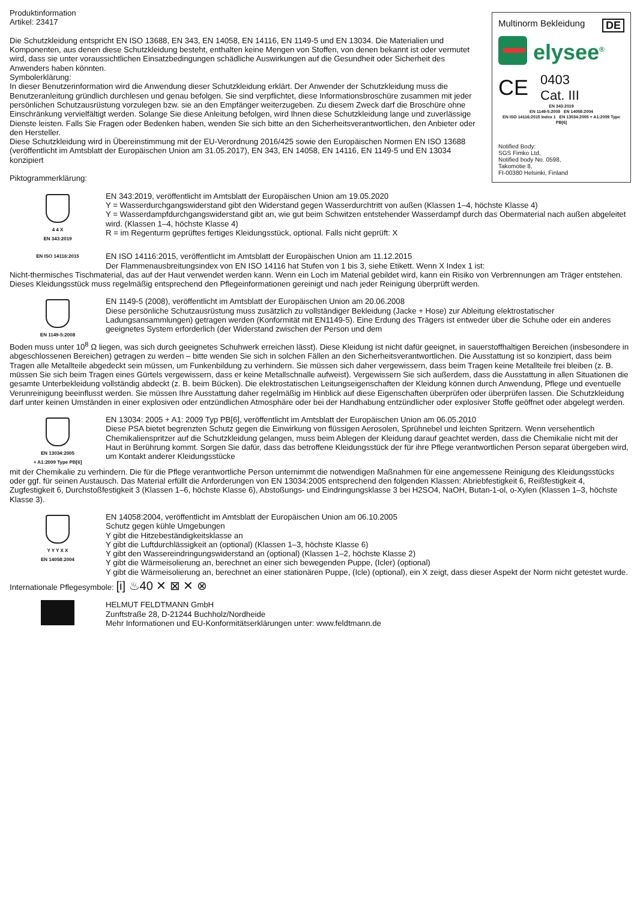Multinorm Bekleidung DE
elysee<sup>®</sup>
CE 0403
Cat. III
EN 343:2019
EN 1149-5:2008 EN 14058:2004
EN ISO 14116:2015 Index 1 EN 13034:2005 + A1:2009 Type PB[6]
Notified Body:
SGS Fimko Ltd,
Notified body No. 0598,
Takomotie 8,
FI-00380 Helsinki, Finland
Produktinformation
Artikel: 23417
Die Schutzkleidung entspricht EN ISO 13688, EN 343, EN 14058, EN 14116, EN 1149-5 und EN 13034. Die Materialien und Komponenten, aus denen diese Schutzkleidung besteht, enthalten keine Mengen von Stoffen, von denen bekannt ist oder vermutet wird, dass sie unter voraussichtlichen Einsatzbedingungen schädliche Auswirkungen auf die Gesundheit oder Sicherheit des Anwenders haben könnten.
Symbolerklärung:
In dieser Benutzerinformation wird die Anwendung dieser Schutzkleidung erklärt. Der Anwender der Schutzkleidung muss die Benutzeranleitung gründlich durchlesen und genau befolgen. Sie sind verpflichtet, diese Informationsbroschüre zusammen mit jeder persönlichen Schutzausrüstung vorzulegen bzw. sie an den Empfänger weiterzugeben. Zu diesem Zweck darf die Broschüre ohne Einschränkung vervielfältigt werden. Solange Sie diese Anleitung befolgen, wird Ihnen diese Schutzkleidung lange und zuverlässige Dienste leisten. Falls Sie Fragen oder Bedenken haben, wenden Sie sich bitte an den Sicherheitsverantwortlichen, den Anbieter oder den Hersteller.
Diese Schutzkleidung wird in Übereinstimmung mit der EU-Verordnung 2016/425 sowie den Europäischen Normen EN ISO 13688 (veröffentlicht im Amtsblatt der Europäischen Union am 31.05.2017), EN 343, EN 14058, EN 14116, EN 1149-5 und EN 13034 konzipiert
Piktogrammerklärung:
4 4 X
EN 343:2019
EN 343:2019, veröffentlicht im Amtsblatt der Europäischen Union am 19.05.2020
Y = Wasserdurchgangswiderstand gibt den Widerstand gegen Wasserdurchtritt von außen (Klassen 1–4, höchste Klasse 4)
Y = Wasserdampfdurchgangswiderstand gibt an, wie gut beim Schwitzen entstehender Wasserdampf durch das Obermaterial nach außen abgeleitet wird. (Klassen 1–4, höchste Klasse 4)
R = im Regenturm geprüftes fertiges Kleidungsstück, optional. Falls nicht geprüft: X
EN ISO 14116:2015
EN ISO 14116:2015, veröffentlicht im Amtsblatt der Europäischen Union am 11.12.2015
Der Flammenausbreitungsindex von EN ISO 14116 hat Stufen von 1 bis 3, siehe Etikett. Wenn X Index 1 ist:
Nicht-thermisches Tischmaterial, das auf der Haut verwendet werden kann. Wenn ein Loch im Material gebildet wird, kann ein Risiko von Verbrennungen am Träger entstehen. Dieses Kleidungsstück muss regelmäßig entsprechend den Pflegeinformationen gereinigt und nach jeder Reinigung überprüft werden.
EN 1149-5:2008
EN 1149-5 (2008), veröffentlicht im Amtsblatt der Europäischen Union am 20.06.2008
Diese persönliche Schutzausrüstung muss zusätzlich zu vollständiger Bekleidung (Jacke + Hose) zur Ableitung elektrostatischer Ladungsansammlungen) getragen werden (Konformität mit EN1149-5). Eine Erdung des Trägers ist entweder über die Schuhe oder ein anderes geeignetes System erforderlich (der Widerstand zwischen der Person und dem
Boden muss unter 10<sup>8</sup> Ω liegen, was sich durch geeignetes Schuhwerk erreichen lässt). Diese Kleidung ist nicht dafür geeignet, in sauerstoffhaltigen Bereichen (insbesondere in abgeschlossenen Bereichen) getragen zu werden – bitte wenden Sie sich in solchen Fällen an den Sicherheitsverantwortlichen. Die Ausstattung ist so konzipiert, dass beim Tragen alle Metallteile abgedeckt sein müssen, um Funkenbildung zu verhindern. Sie müssen sich daher vergewissern, dass beim Tragen keine Metallteile frei bleiben (z. B. müssen Sie sich beim Tragen eines Gürtels vergewissern, dass er keine Metallschnalle aufweist). Vergewissern Sie sich außerdem, dass die Ausstattung in allen Situationen die gesamte Unterbekleidung vollständig abdeckt (z. B. beim Bücken). Die elektrostatischen Leitungseigenschaften der Kleidung können durch Anwendung, Pflege und eventuelle Verunreinigung beeinflusst werden. Sie müssen Ihre Ausstattung daher regelmäßig im Hinblick auf diese Eigenschaften überprüfen oder überprüfen lassen. Die Schutzkleidung darf unter keinen Umständen in einer explosiven oder entzündlichen Atmosphäre oder bei der Handhabung entzündlicher oder explosiver Stoffe geöffnet oder abgelegt werden.
EN 13034:2005
+ A1:2009 Type PB[6]
EN 13034: 2005 + A1: 2009 Typ PB[6], veröffentlicht im Amtsblatt der Europäischen Union am 06.05.2010
Diese PSA bietet begrenzten Schutz gegen die Einwirkung von flüssigen Aerosolen, Sprühnebel und leichten Spritzern. Wenn versehentlich Chemikalienspritzer auf die Schutzkleidung gelangen, muss beim Ablegen der Kleidung darauf geachtet werden, dass die Chemikalie nicht mit der Haut in Berührung kommt. Sorgen Sie dafür, dass das betroffene Kleidungsstück der für ihre Pflege verantwortlichen Person separat übergeben wird, um Kontakt anderer Kleidungsstücke
mit der Chemikalie zu verhindern. Die für die Pflege verantwortliche Person unternimmt die notwendigen Maßnahmen für eine angemessene Reinigung des Kleidungsstücks oder ggf. für seinen Austausch. Das Material erfüllt die Anforderungen von EN 13034:2005 entsprechend den folgenden Klassen: Abriebfestigkeit 6, Reißfestigkeit 4, Zugfestigkeit 6, Durchstoßfestigkeit 3 (Klassen 1–6, höchste Klasse 6), Abstoßungs- und Eindringungsklasse 3 bei H2SO4, NaOH, Butan-1-ol, o-Xylen (Klassen 1–3, höchste Klasse 3).
Y Y Y X X
EN 14058:2004
EN 14058:2004, veröffentlicht im Amtsblatt der Europäischen Union am 06.10.2005
Schutz gegen kühle Umgebungen
Y gibt die Hitzebeständigkeitsklasse an
Y gibt die Luftdurchlässigkeit an (optional) (Klassen 1–3, höchste Klasse 6)
Y gibt den Wassereindringungswiderstand an (optional) (Klassen 1–2, höchste Klasse 2)
Y gibt die Wärmeisolierung an, berechnet an einer sich bewegenden Puppe, (Icler) (optional)
Y gibt die Wärmeisolierung an, berechnet an einer stationären Puppe, (Icle) (optional), ein X zeigt, dass dieser Aspekt der Norm nicht getestet wurde.
Internationale Pflegesymbole: [i] ♨40 ✕ ⊠ ✕ ⊗
HELMUT FELDTMANN GmbH
Zunftstraße 28, D-21244 Buchholz/Nordheide
Mehr Informationen und EU-Konformitätserklärungen unter: www.feldtmann.de